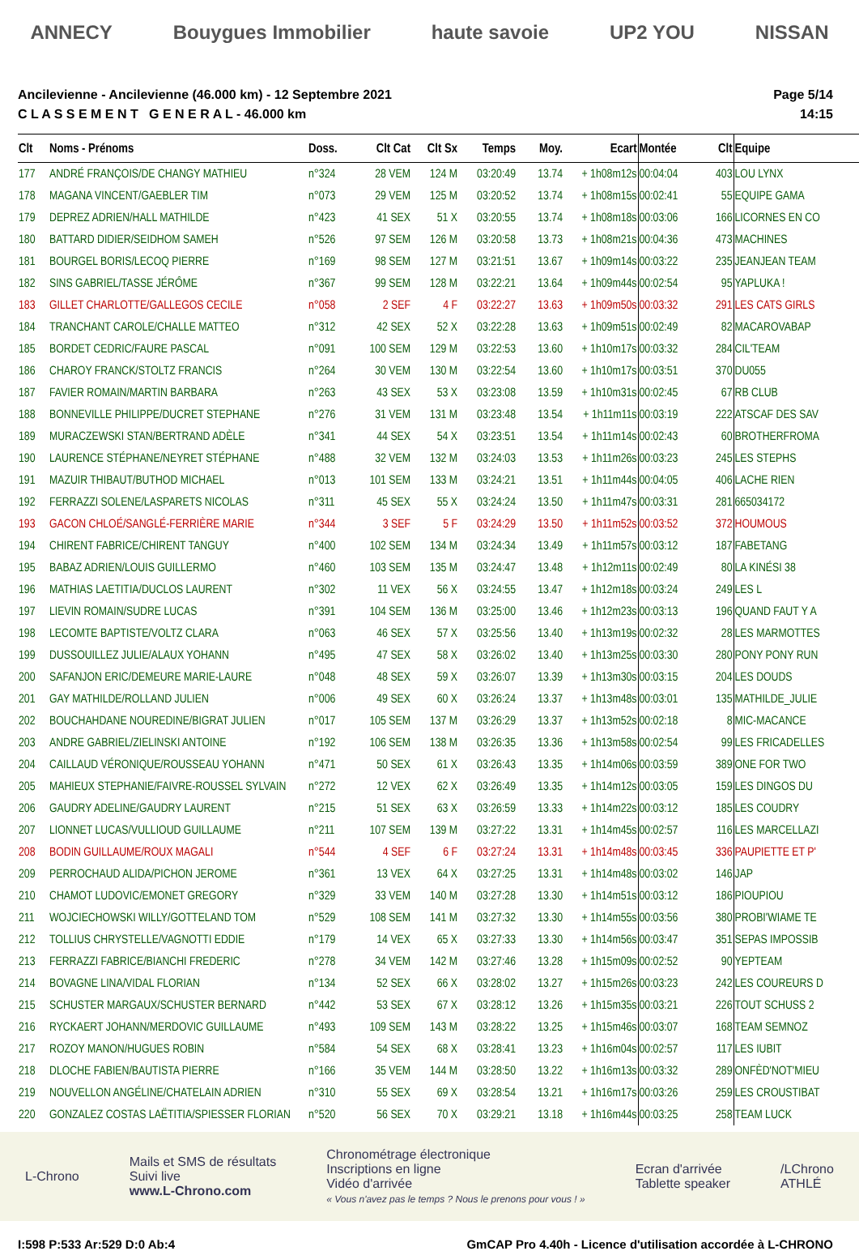ANNECY Bouygues Immobilier haute savoie UP2 YOU NISSAN
Ancilevienne - Ancilevienne (46.000 km) - 12 Septembre 2021
C L A S S E M E N T G E N E R A L - 46.000 km
Page 5/14
14:15
| Clt | Noms - Prénoms | Doss. | Clt Cat | Clt Sx | Temps | Moy. | Ecart | Montée | Clt | Equipe |
| --- | --- | --- | --- | --- | --- | --- | --- | --- | --- | --- |
| 177 | ANDRÉ FRANÇOIS/DE CHANGY MATHIEU | n°324 | 28 VEM | 124 M | 03:20:49 | 13.74 | + 1h08m12s | 00:04:04 | 403 | LOU LYNX |
| 178 | MAGANA VINCENT/GAEBLER TIM | n°073 | 29 VEM | 125 M | 03:20:52 | 13.74 | + 1h08m15s | 00:02:41 | 55 | EQUIPE GAMA |
| 179 | DEPREZ ADRIEN/HALL MATHILDE | n°423 | 41 SEX | 51 X | 03:20:55 | 13.74 | + 1h08m18s | 00:03:06 | 166 | LICORNES EN CO |
| 180 | BATTARD DIDIER/SEIDHOM SAMEH | n°526 | 97 SEM | 126 M | 03:20:58 | 13.73 | + 1h08m21s | 00:04:36 | 473 | MACHINES |
| 181 | BOURGEL BORIS/LECOQ PIERRE | n°169 | 98 SEM | 127 M | 03:21:51 | 13.67 | + 1h09m14s | 00:03:22 | 235 | JEANJEAN TEAM |
| 182 | SINS GABRIEL/TASSE JÉRÔME | n°367 | 99 SEM | 128 M | 03:22:21 | 13.64 | + 1h09m44s | 00:02:54 | 95 | YAPLUKA ! |
| 183 | GILLET CHARLOTTE/GALLEGOS CECILE | n°058 | 2 SEF | 4 F | 03:22:27 | 13.63 | + 1h09m50s | 00:03:32 | 291 | LES CATS GIRLS |
| 184 | TRANCHANT CAROLE/CHALLE MATTEO | n°312 | 42 SEX | 52 X | 03:22:28 | 13.63 | + 1h09m51s | 00:02:49 | 82 | MACAROVABAP |
| 185 | BORDET CEDRIC/FAURE PASCAL | n°091 | 100 SEM | 129 M | 03:22:53 | 13.60 | + 1h10m17s | 00:03:32 | 284 | CIL'TEAM |
| 186 | CHAROY FRANCK/STOLTZ FRANCIS | n°264 | 30 VEM | 130 M | 03:22:54 | 13.60 | + 1h10m17s | 00:03:51 | 370 | DU055 |
| 187 | FAVIER ROMAIN/MARTIN BARBARA | n°263 | 43 SEX | 53 X | 03:23:08 | 13.59 | + 1h10m31s | 00:02:45 | 67 | RB CLUB |
| 188 | BONNEVILLE PHILIPPE/DUCRET STEPHANE | n°276 | 31 VEM | 131 M | 03:23:48 | 13.54 | + 1h11m11s | 00:03:19 | 222 | ATSCAF DES SAV |
| 189 | MURACZEWSKI STAN/BERTRAND ADÈLE | n°341 | 44 SEX | 54 X | 03:23:51 | 13.54 | + 1h11m14s | 00:02:43 | 60 | BROTHERFROMA |
| 190 | LAURENCE STÉPHANE/NEYRET STÉPHANE | n°488 | 32 VEM | 132 M | 03:24:03 | 13.53 | + 1h11m26s | 00:03:23 | 245 | LES STEPHS |
| 191 | MAZUIR THIBAUT/BUTHOD MICHAEL | n°013 | 101 SEM | 133 M | 03:24:21 | 13.51 | + 1h11m44s | 00:04:05 | 406 | LACHE RIEN |
| 192 | FERRAZZI SOLENE/LASPARETS NICOLAS | n°311 | 45 SEX | 55 X | 03:24:24 | 13.50 | + 1h11m47s | 00:03:31 | 281 | 665034172 |
| 193 | GACON CHLOÉ/SANGLÉ-FERRIÈRE MARIE | n°344 | 3 SEF | 5 F | 03:24:29 | 13.50 | + 1h11m52s | 00:03:52 | 372 | HOUMOUS |
| 194 | CHIRENT FABRICE/CHIRENT TANGUY | n°400 | 102 SEM | 134 M | 03:24:34 | 13.49 | + 1h11m57s | 00:03:12 | 187 | FABETANG |
| 195 | BABAZ ADRIEN/LOUIS GUILLERMO | n°460 | 103 SEM | 135 M | 03:24:47 | 13.48 | + 1h12m11s | 00:02:49 | 80 | LA KINÉSI 38 |
| 196 | MATHIAS LAETITIA/DUCLOS LAURENT | n°302 | 11 VEX | 56 X | 03:24:55 | 13.47 | + 1h12m18s | 00:03:24 | 249 | LES L |
| 197 | LIEVIN ROMAIN/SUDRE LUCAS | n°391 | 104 SEM | 136 M | 03:25:00 | 13.46 | + 1h12m23s | 00:03:13 | 196 | QUAND FAUT Y A |
| 198 | LECOMTE BAPTISTE/VOLTZ CLARA | n°063 | 46 SEX | 57 X | 03:25:56 | 13.40 | + 1h13m19s | 00:02:32 | 28 | LES MARMOTTES |
| 199 | DUSSOUILLEZ JULIE/ALAUX YOHANN | n°495 | 47 SEX | 58 X | 03:26:02 | 13.40 | + 1h13m25s | 00:03:30 | 280 | PONY PONY RUN |
| 200 | SAFANJON ERIC/DEMEURE MARIE-LAURE | n°048 | 48 SEX | 59 X | 03:26:07 | 13.39 | + 1h13m30s | 00:03:15 | 204 | LES DOUDS |
| 201 | GAY MATHILDE/ROLLAND JULIEN | n°006 | 49 SEX | 60 X | 03:26:24 | 13.37 | + 1h13m48s | 00:03:01 | 135 | MATHILDE_JULIE |
| 202 | BOUCHAHDANE NOUREDINE/BIGRAT JULIEN | n°017 | 105 SEM | 137 M | 03:26:29 | 13.37 | + 1h13m52s | 00:02:18 | 8 | MIC-MACANCE |
| 203 | ANDRE GABRIEL/ZIELINSKI ANTOINE | n°192 | 106 SEM | 138 M | 03:26:35 | 13.36 | + 1h13m58s | 00:02:54 | 99 | LES FRICADELLES |
| 204 | CAILLAUD VÉRONIQUE/ROUSSEAU YOHANN | n°471 | 50 SEX | 61 X | 03:26:43 | 13.35 | + 1h14m06s | 00:03:59 | 389 | ONE FOR TWO |
| 205 | MAHIEUX STEPHANIE/FAIVRE-ROUSSEL SYLVAIN | n°272 | 12 VEX | 62 X | 03:26:49 | 13.35 | + 1h14m12s | 00:03:05 | 159 | LES DINGOS DU |
| 206 | GAUDRY ADELINE/GAUDRY LAURENT | n°215 | 51 SEX | 63 X | 03:26:59 | 13.33 | + 1h14m22s | 00:03:12 | 185 | LES COUDRY |
| 207 | LIONNET LUCAS/VULLIOUD GUILLAUME | n°211 | 107 SEM | 139 M | 03:27:22 | 13.31 | + 1h14m45s | 00:02:57 | 116 | LES MARCELLAZI |
| 208 | BODIN GUILLAUME/ROUX MAGALI | n°544 | 4 SEF | 6 F | 03:27:24 | 13.31 | + 1h14m48s | 00:03:45 | 336 | PAUPIETTE ET P' |
| 209 | PERROCHAUD ALIDA/PICHON JEROME | n°361 | 13 VEX | 64 X | 03:27:25 | 13.31 | + 1h14m48s | 00:03:02 | 146 | JAP |
| 210 | CHAMOT LUDOVIC/EMONET GREGORY | n°329 | 33 VEM | 140 M | 03:27:28 | 13.30 | + 1h14m51s | 00:03:12 | 186 | PIOUPIOU |
| 211 | WOJCIECHOWSKI WILLY/GOTTELAND TOM | n°529 | 108 SEM | 141 M | 03:27:32 | 13.30 | + 1h14m55s | 00:03:56 | 380 | PROBI'WIAME TE |
| 212 | TOLLIUS CHRYSTELLE/VAGNOTTI EDDIE | n°179 | 14 VEX | 65 X | 03:27:33 | 13.30 | + 1h14m56s | 00:03:47 | 351 | SEPAS IMPOSSIB |
| 213 | FERRAZZI FABRICE/BIANCHI FREDERIC | n°278 | 34 VEM | 142 M | 03:27:46 | 13.28 | + 1h15m09s | 00:02:52 | 90 | YEPTEAM |
| 214 | BOVAGNE LINA/VIDAL FLORIAN | n°134 | 52 SEX | 66 X | 03:28:02 | 13.27 | + 1h15m26s | 00:03:23 | 242 | LES COUREURS D |
| 215 | SCHUSTER MARGAUX/SCHUSTER BERNARD | n°442 | 53 SEX | 67 X | 03:28:12 | 13.26 | + 1h15m35s | 00:03:21 | 226 | TOUT SCHUSS 2 |
| 216 | RYCKAERT JOHANN/MERDOVIC GUILLAUME | n°493 | 109 SEM | 143 M | 03:28:22 | 13.25 | + 1h15m46s | 00:03:07 | 168 | TEAM SEMNOZ |
| 217 | ROZOY MANON/HUGUES ROBIN | n°584 | 54 SEX | 68 X | 03:28:41 | 13.23 | + 1h16m04s | 00:02:57 | 117 | LES IUBIT |
| 218 | DLOCHE FABIEN/BAUTISTA PIERRE | n°166 | 35 VEM | 144 M | 03:28:50 | 13.22 | + 1h16m13s | 00:03:32 | 289 | ONFÈD'NOT'MIEU |
| 219 | NOUVELLON ANGÉLINE/CHATELAIN ADRIEN | n°310 | 55 SEX | 69 X | 03:28:54 | 13.21 | + 1h16m17s | 00:03:26 | 259 | LES CROUSTIBAT |
| 220 | GONZALEZ COSTAS LAËTITIA/SPIESSER FLORIAN | n°520 | 56 SEX | 70 X | 03:29:21 | 13.18 | + 1h16m44s | 00:03:25 | 258 | TEAM LUCK |
L-Chrono
Mails et SMS de résultats
Suivi live
www.L-Chrono.com
Chronométrage électronique
Inscriptions en ligne
Vidéo d'arrivée
« Vous n'avez pas le temps ? Nous le prenons pour vous ! »
Ecran d'arrivée
Tablette speaker
/LChrono
ATHLÉ
I:598 P:533 Ar:529 D:0 Ab:4 GmCAP Pro 4.40h - Licence d'utilisation accordée à L-CHRONO